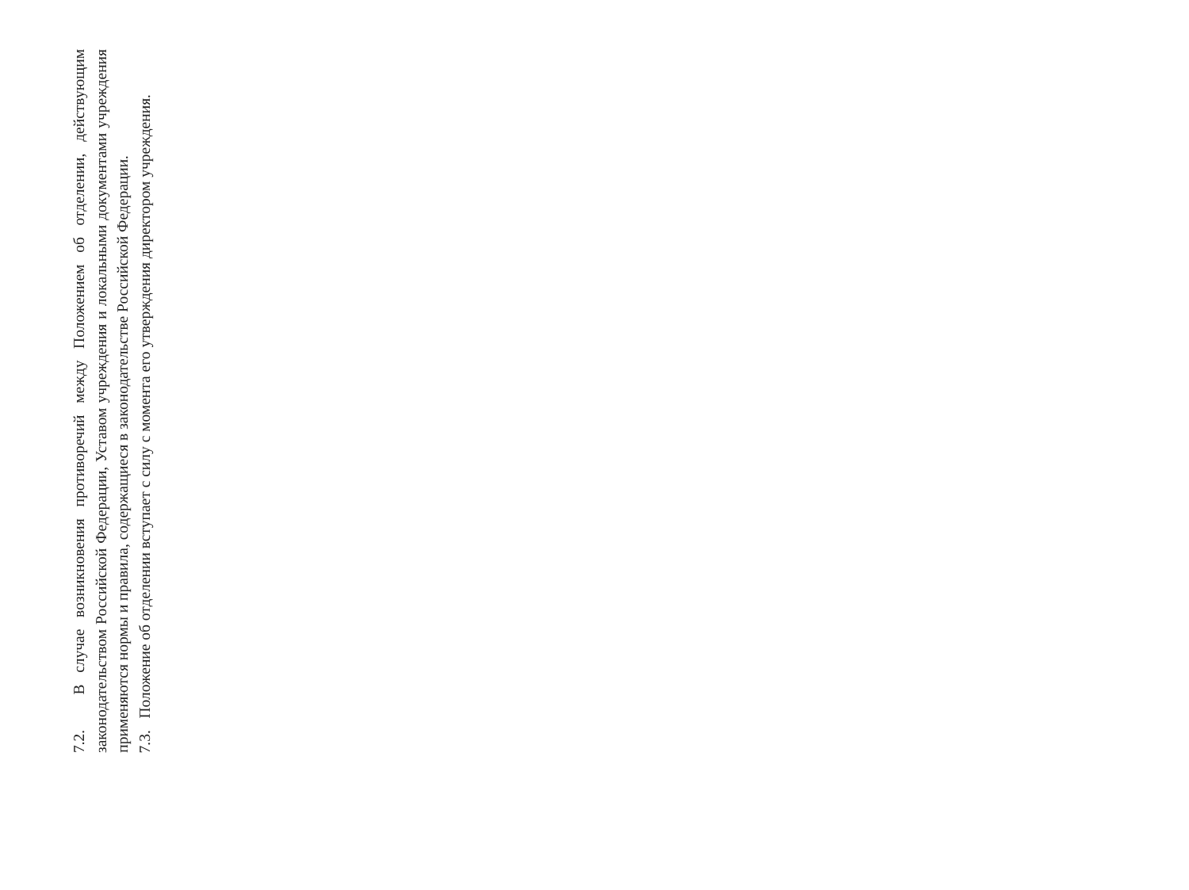7.2. В случае возникновения противоречий между Положением об отделении, действующим законодательством Российской Федерации, Уставом учреждения и локальными документами учреждения применяются нормы и правила, содержащиеся в законодательстве Российской Федерации.
7.3. Положение об отделении вступает с силу с момента его утверждения директором учреждения.